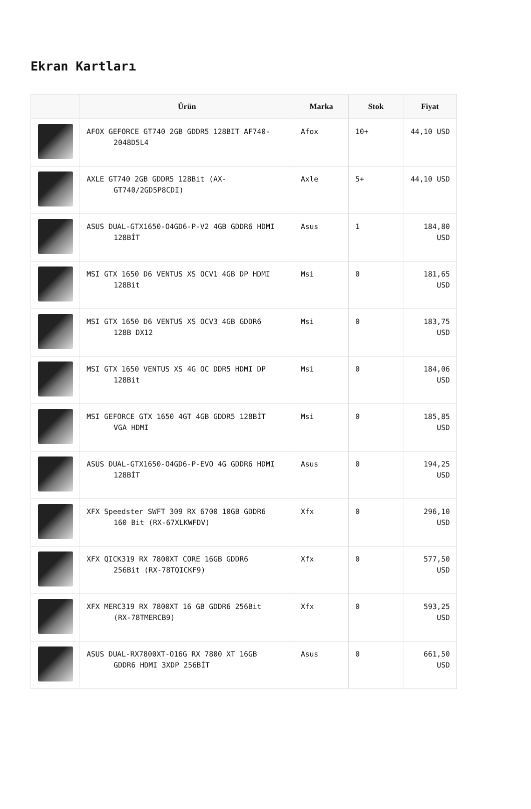Ekran Kartları
| | Ürün | Marka | Stok | Fiyat |
| --- | --- | --- | --- | --- |
| | AFOX GEFORCE GT740 2GB GDDR5 128BIT AF740- 2048D5L4 | Afox | 10+ | 44,10 USD |
| | AXLE GT740 2GB GDDR5 128Bit (AX- GT740/2GD5P8CDI) | Axle | 5+ | 44,10 USD |
| | ASUS DUAL-GTX1650-O4GD6-P-V2 4GB GDDR6 HDMI 128BİT | Asus | 1 | 184,80 USD |
| | MSI GTX 1650 D6 VENTUS XS OCV1 4GB DP HDMI 128Bit | Msi | 0 | 181,65 USD |
| | MSI GTX 1650 D6 VENTUS XS OCV3 4GB GDDR6 128B DX12 | Msi | 0 | 183,75 USD |
| | MSI GTX 1650 VENTUS XS 4G OC DDR5 HDMI DP 128Bit | Msi | 0 | 184,06 USD |
| | MSI GEFORCE GTX 1650 4GT 4GB GDDR5 128BİT VGA HDMI | Msi | 0 | 185,85 USD |
| | ASUS DUAL-GTX1650-O4GD6-P-EVO 4G GDDR6 HDMI 128BİT | Asus | 0 | 194,25 USD |
| | XFX Speedster SWFT 309 RX 6700 10GB GDDR6 160 Bit (RX-67XLKWFDV) | Xfx | 0 | 296,10 USD |
| | XFX QICK319 RX 7800XT CORE 16GB GDDR6 256Bit (RX-78TQICKF9) | Xfx | 0 | 577,50 USD |
| | XFX MERC319 RX 7800XT 16 GB GDDR6 256Bit (RX-78TMERCB9) | Xfx | 0 | 593,25 USD |
| | ASUS DUAL-RX7800XT-O16G RX 7800 XT 16GB GDDR6 HDMI 3XDP 256BİT | Asus | 0 | 661,50 USD |